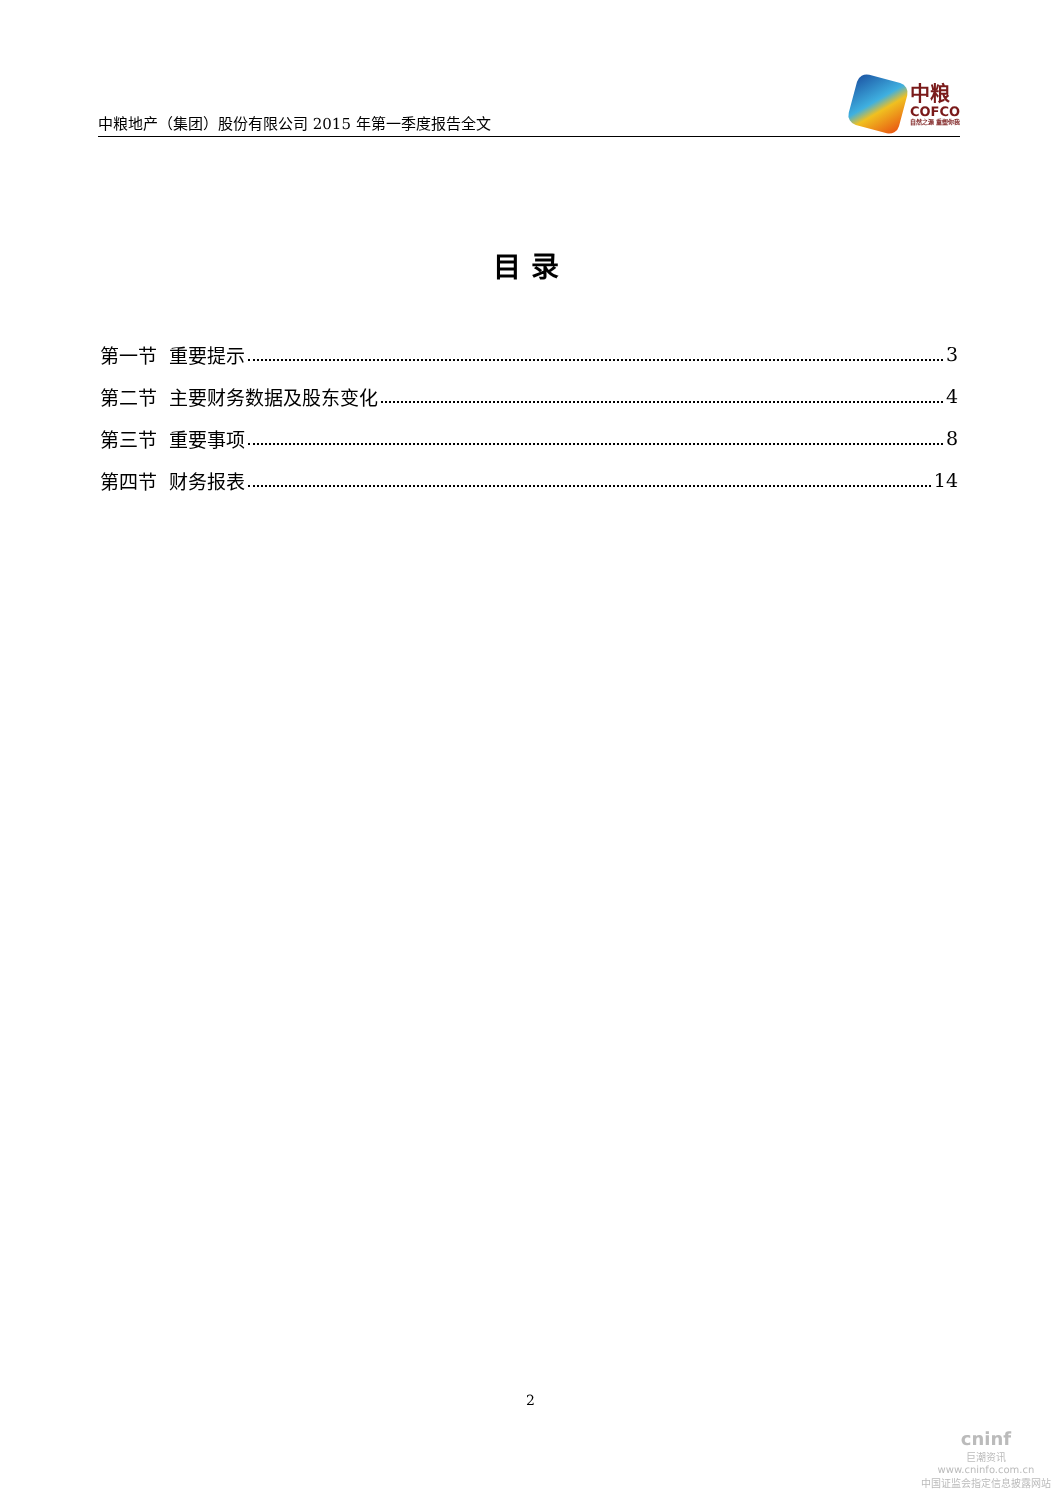中粮地产（集团）股份有限公司 2015 年第一季度报告全文
中粮
COFCO
自然之源 重塑你我
目录
第一节 重要提示 3
第二节 主要财务数据及股东变化 4
第三节 重要事项 8
第四节 财务报表 14
2
cninf
巨潮资讯
www.cninfo.com.cn
中国证监会指定信息披露网站